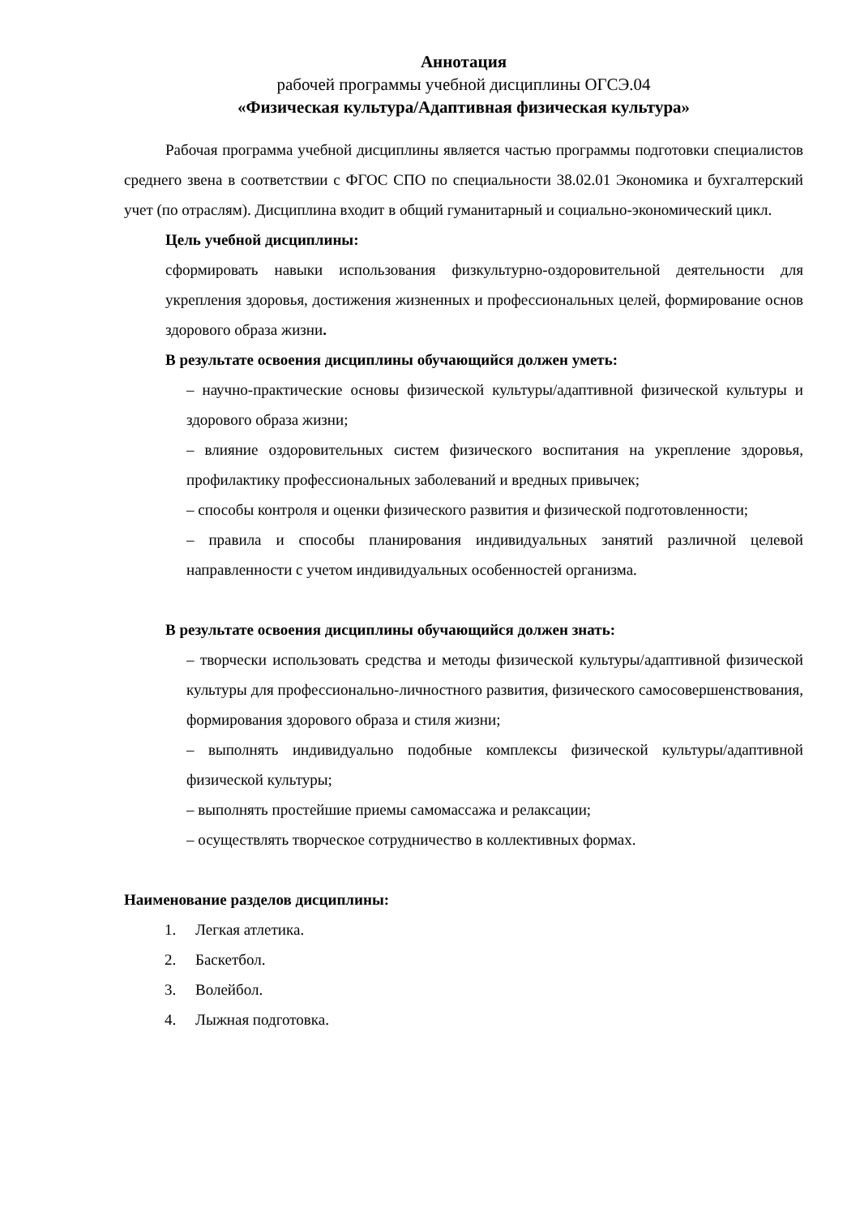Аннотация
рабочей программы учебной дисциплины ОГСЭ.04
«Физическая культура/Адаптивная физическая культура»
Рабочая программа учебной дисциплины является частью программы подготовки специалистов среднего звена в соответствии с ФГОС СПО по специальности 38.02.01 Экономика и бухгалтерский учет (по отраслям). Дисциплина входит в общий гуманитарный и социально-экономический цикл.
Цель учебной дисциплины:
сформировать навыки использования физкультурно-оздоровительной деятельности для укрепления здоровья, достижения жизненных и профессиональных целей, формирование основ здорового образа жизни.
В результате освоения дисциплины обучающийся должен уметь:
– научно-практические основы физической культуры/адаптивной физической культуры и здорового образа жизни;
– влияние оздоровительных систем физического воспитания на укрепление здоровья, профилактику профессиональных заболеваний и вредных привычек;
– способы контроля и оценки физического развития и физической подготовленности;
– правила и способы планирования индивидуальных занятий различной целевой направленности с учетом индивидуальных особенностей организма.
В результате освоения дисциплины обучающийся должен знать:
– творчески использовать средства и методы физической культуры/адаптивной физической культуры для профессионально-личностного развития, физического самосовершенствования, формирования здорового образа и стиля жизни;
– выполнять индивидуально подобные комплексы физической культуры/адаптивной физической культуры;
– выполнять простейшие приемы самомассажа и релаксации;
– осуществлять творческое сотрудничество в коллективных формах.
Наименование разделов дисциплины:
1. Легкая атлетика.
2. Баскетбол.
3. Волейбол.
4. Лыжная подготовка.